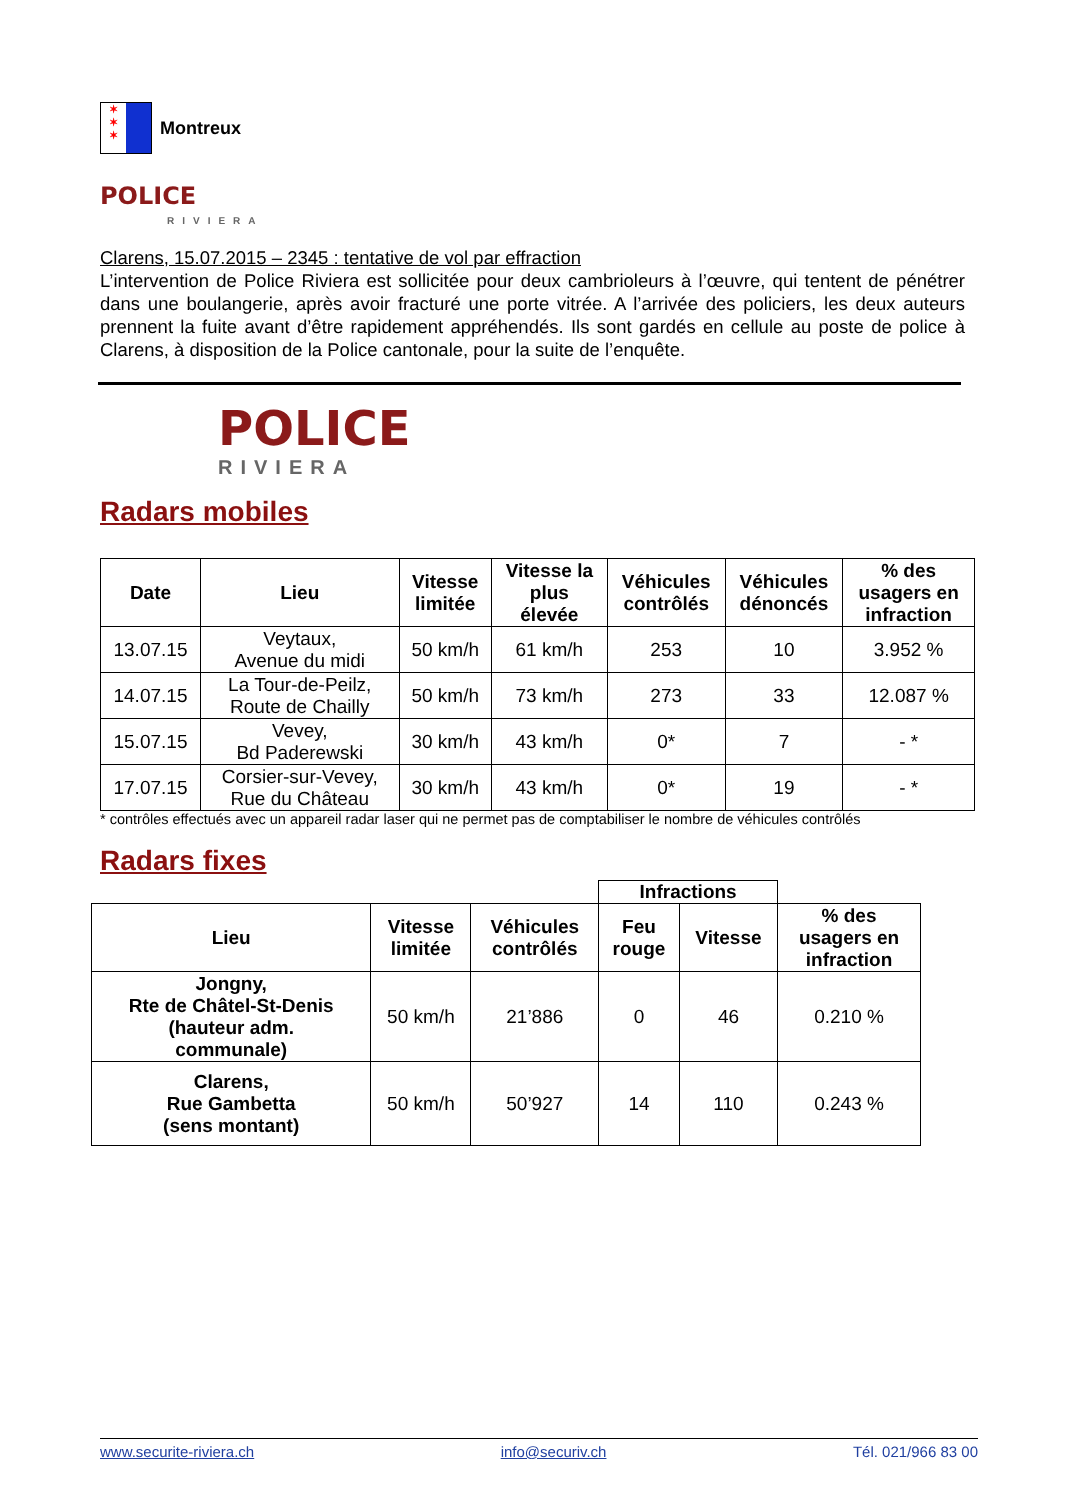✶
✶
✶
Montreux
POLICE
RIVIERA
Clarens, 15.07.2015 – 2345 : tentative de vol par effraction
L’intervention de Police Riviera est sollicitée pour deux cambrioleurs à l’œuvre, qui tentent de pénétrer dans une boulangerie, après avoir fracturé une porte vitrée. A l’arrivée des policiers, les deux auteurs prennent la fuite avant d’être rapidement appréhendés. Ils sont gardés en cellule au poste de police à Clarens, à disposition de la Police cantonale, pour la suite de l’enquête.
POLICE
RIVIERA
Radars mobiles
| Date | Lieu | Vitesse limitée | Vitesse la plus élevée | Véhicules contrôlés | Véhicules dénoncés | % des usagers en infraction |
| --- | --- | --- | --- | --- | --- | --- |
| 13.07.15 | Veytaux, Avenue du midi | 50 km/h | 61 km/h | 253 | 10 | 3.952 % |
| 14.07.15 | La Tour-de-Peilz, Route de Chailly | 50 km/h | 73 km/h | 273 | 33 | 12.087 % |
| 15.07.15 | Vevey, Bd Paderewski | 30 km/h | 43 km/h | 0* | 7 | - * |
| 17.07.15 | Corsier-sur-Vevey, Rue du Château | 30 km/h | 43 km/h | 0* | 19 | - * |
* contrôles effectués avec un appareil radar laser qui ne permet pas de comptabiliser le nombre de véhicules contrôlés
Radars fixes
| | | | Infractions | | |
| --- | --- | --- | --- | --- | --- |
| Lieu | Vitesse limitée | Véhicules contrôlés | Feu rouge | Vitesse | % des usagers en infraction |
| Jongny, Rte de Châtel-St-Denis (hauteur adm. communale) | 50 km/h | 21’886 | 0 | 46 | 0.210 % |
| Clarens, Rue Gambetta (sens montant) | 50 km/h | 50’927 | 14 | 110 | 0.243 % |
www.securite-riviera.ch info@securiv.ch Tél. 021/966 83 00